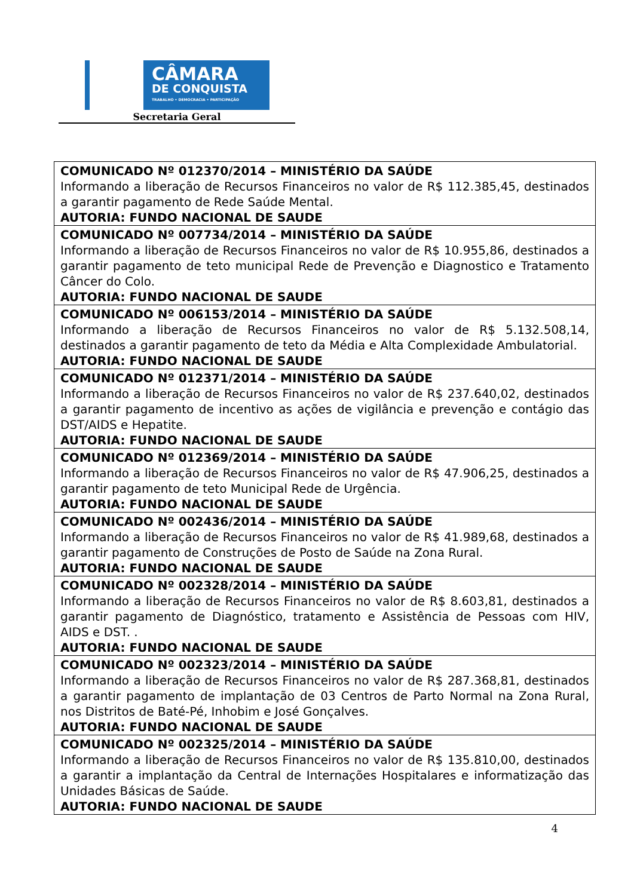CÂMARA
DE CONQUISTA
TRABALHO • DEMOCRACIA • PARTICIPAÇÃO
Secretaria Geral
| COMUNICADO Nº 012370/2014 – MINISTÉRIO DA SAÚDE Informando a liberação de Recursos Financeiros no valor de R$ 112.385,45, destinados a garantir pagamento de Rede Saúde Mental. AUTORIA: FUNDO NACIONAL DE SAUDE |
| COMUNICADO Nº 007734/2014 – MINISTÉRIO DA SAÚDE Informando a liberação de Recursos Financeiros no valor de R$ 10.955,86, destinados a garantir pagamento de teto municipal Rede de Prevenção e Diagnostico e Tratamento Câncer do Colo. AUTORIA: FUNDO NACIONAL DE SAUDE |
| COMUNICADO Nº 006153/2014 – MINISTÉRIO DA SAÚDE Informando a liberação de Recursos Financeiros no valor de R$ 5.132.508,14, destinados a garantir pagamento de teto da Média e Alta Complexidade Ambulatorial. AUTORIA: FUNDO NACIONAL DE SAUDE |
| COMUNICADO Nº 012371/2014 – MINISTÉRIO DA SAÚDE Informando a liberação de Recursos Financeiros no valor de R$ 237.640,02, destinados a garantir pagamento de incentivo as ações de vigilância e prevenção e contágio das DST/AIDS e Hepatite. AUTORIA: FUNDO NACIONAL DE SAUDE |
| COMUNICADO Nº 012369/2014 – MINISTÉRIO DA SAÚDE Informando a liberação de Recursos Financeiros no valor de R$ 47.906,25, destinados a garantir pagamento de teto Municipal Rede de Urgência. AUTORIA: FUNDO NACIONAL DE SAUDE |
| COMUNICADO Nº 002436/2014 – MINISTÉRIO DA SAÚDE Informando a liberação de Recursos Financeiros no valor de R$ 41.989,68, destinados a garantir pagamento de Construções de Posto de Saúde na Zona Rural. AUTORIA: FUNDO NACIONAL DE SAUDE |
| COMUNICADO Nº 002328/2014 – MINISTÉRIO DA SAÚDE Informando a liberação de Recursos Financeiros no valor de R$ 8.603,81, destinados a garantir pagamento de Diagnóstico, tratamento e Assistência de Pessoas com HIV, AIDS e DST. . AUTORIA: FUNDO NACIONAL DE SAUDE |
| COMUNICADO Nº 002323/2014 – MINISTÉRIO DA SAÚDE Informando a liberação de Recursos Financeiros no valor de R$ 287.368,81, destinados a garantir pagamento de implantação de 03 Centros de Parto Normal na Zona Rural, nos Distritos de Baté-Pé, Inhobim e José Gonçalves. AUTORIA: FUNDO NACIONAL DE SAUDE |
| COMUNICADO Nº 002325/2014 – MINISTÉRIO DA SAÚDE Informando a liberação de Recursos Financeiros no valor de R$ 135.810,00, destinados a garantir a implantação da Central de Internações Hospitalares e informatização das Unidades Básicas de Saúde. AUTORIA: FUNDO NACIONAL DE SAUDE |
4